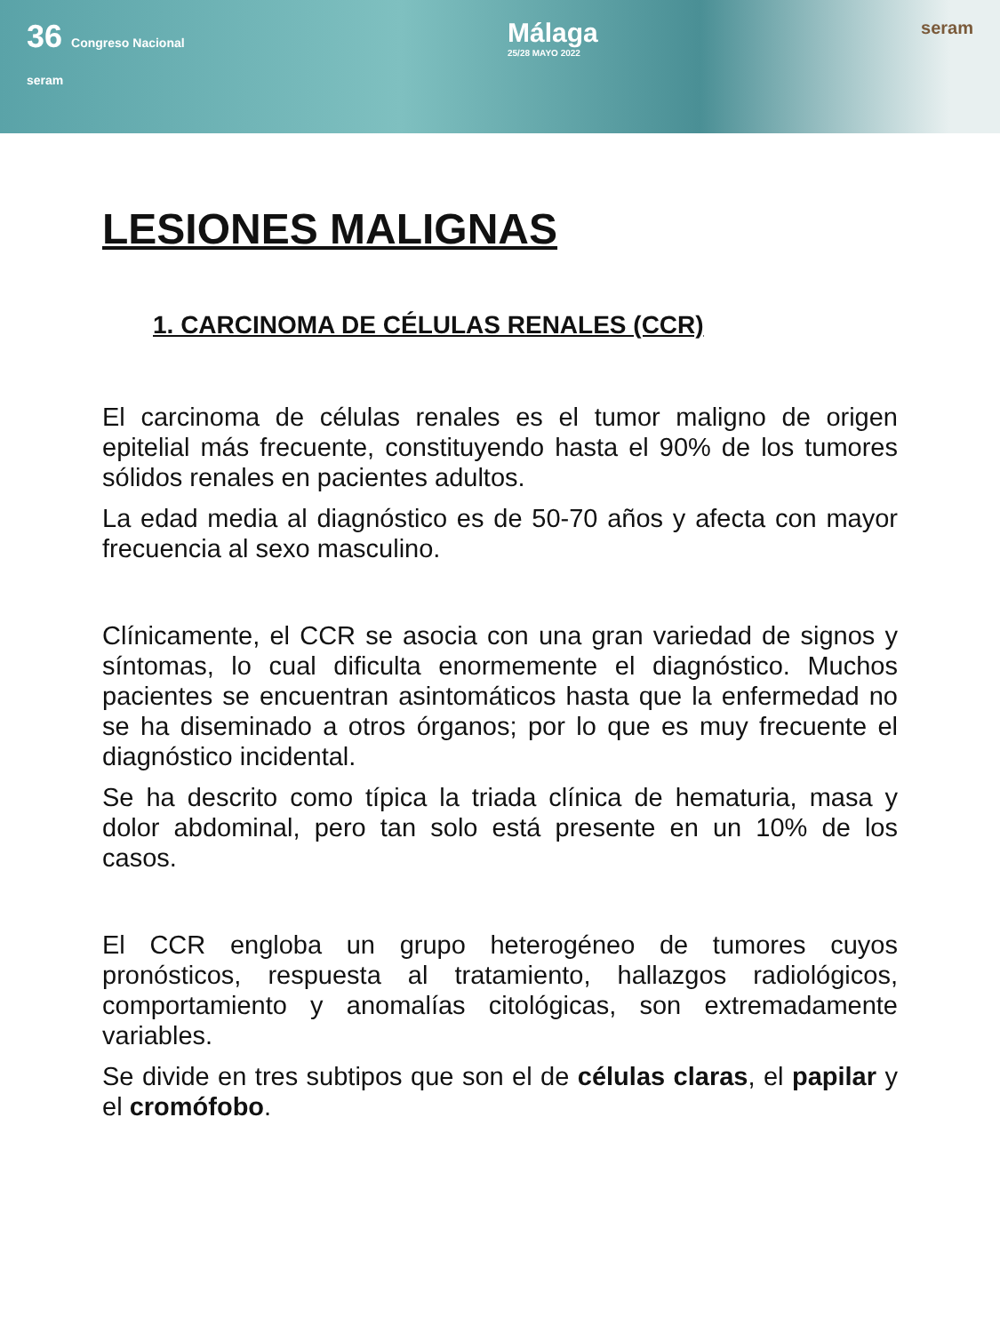36 Congreso Nacional
seram
Málaga
25/28 MAYO 2022
seram
LESIONES MALIGNAS
1. CARCINOMA DE CÉLULAS RENALES (CCR)
El carcinoma de células renales es el tumor maligno de origen epitelial más frecuente, constituyendo hasta el 90% de los tumores sólidos renales en pacientes adultos.
La edad media al diagnóstico es de 50-70 años y afecta con mayor frecuencia al sexo masculino.
Clínicamente, el CCR se asocia con una gran variedad de signos y síntomas, lo cual dificulta enormemente el diagnóstico. Muchos pacientes se encuentran asintomáticos hasta que la enfermedad no se ha diseminado a otros órganos; por lo que es muy frecuente el diagnóstico incidental.
Se ha descrito como típica la triada clínica de hematuria, masa y dolor abdominal, pero tan solo está presente en un 10% de los casos.
El CCR engloba un grupo heterogéneo de tumores cuyos pronósticos, respuesta al tratamiento, hallazgos radiológicos, comportamiento y anomalías citológicas, son extremadamente variables.
Se divide en tres subtipos que son el de células claras, el papilar y el cromófobo.